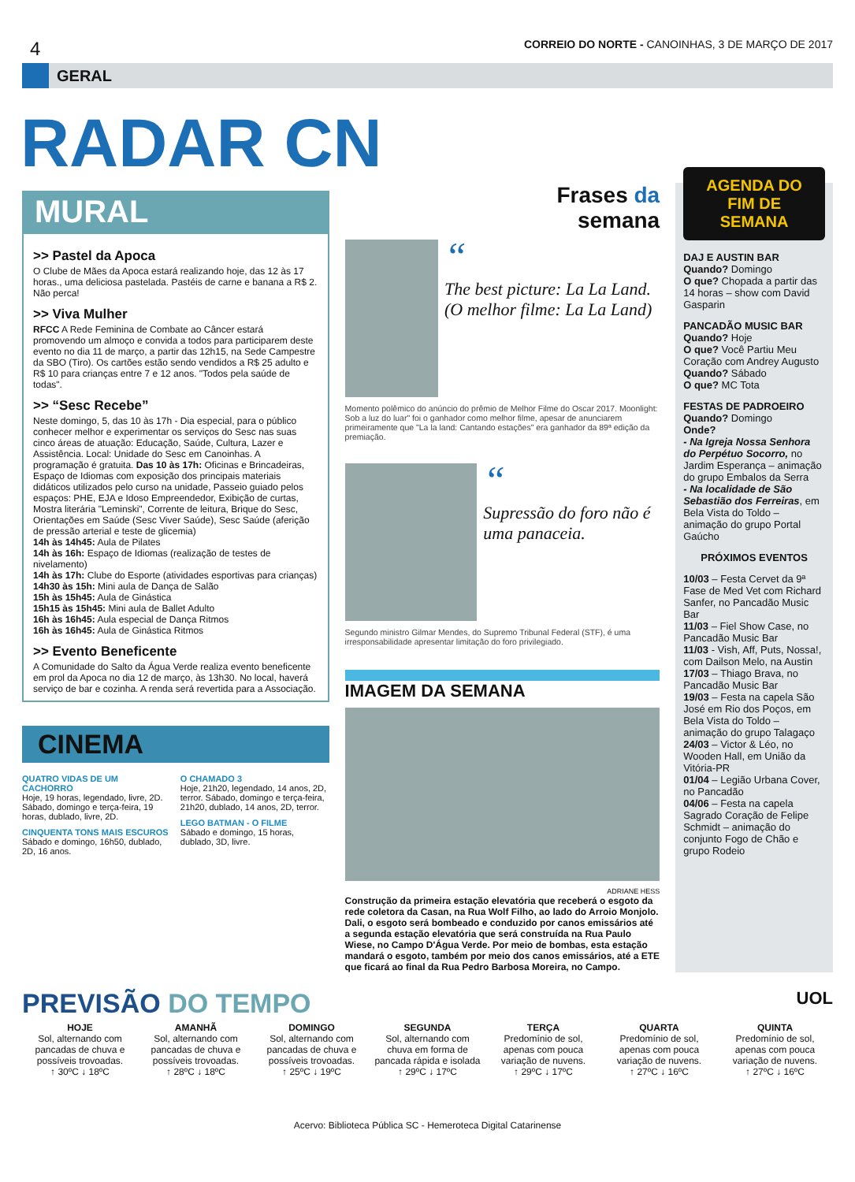4 CORREIO DO NORTE - CANOINHAS, 3 DE MARÇO DE 2017
GERAL
RADAR CN
MURAL
>> Pastel da Apoca
O Clube de Mães da Apoca estará realizando hoje, das 12 às 17 horas., uma deliciosa pastelada. Pastéis de carne e banana a R$ 2. Não perca!
>> Viva Mulher
RFCC A Rede Feminina de Combate ao Câncer estará promovendo um almoço e convida a todos para participarem deste evento no dia 11 de março, a partir das 12h15, na Sede Campestre da SBO (Tiro). Os cartões estão sendo vendidos a R$ 25 adulto e R$ 10 para crianças entre 7 e 12 anos. "Todos pela saúde de todas".
>> “Sesc Recebe”
Neste domingo, 5, das 10 às 17h - Dia especial, para o público conhecer melhor e experimentar os serviços do Sesc nas suas cinco áreas de atuação: Educação, Saúde, Cultura, Lazer e Assistência. Local: Unidade do Sesc em Canoinhas. A programação é gratuita. Das 10 às 17h: Oficinas e Brincadeiras, Espaço de Idiomas com exposição dos principais materiais didáticos utilizados pelo curso na unidade, Passeio guiado pelos espaços: PHE, EJA e Idoso Empreendedor, Exibição de curtas, Mostra literária "Leminski", Corrente de leitura, Brique do Sesc, Orientações em Saúde (Sesc Viver Saúde), Sesc Saúde (aferição de pressão arterial e teste de glicemia)
14h às 14h45: Aula de Pilates
14h às 16h: Espaço de Idiomas (realização de testes de nivelamento)
14h às 17h: Clube do Esporte (atividades esportivas para crianças)
14h30 às 15h: Mini aula de Dança de Salão
15h às 15h45: Aula de Ginástica
15h15 às 15h45: Mini aula de Ballet Adulto
16h às 16h45: Aula especial de Dança Ritmos
16h às 16h45: Aula de Ginástica Ritmos
>> Evento Beneficente
A Comunidade do Salto da Água Verde realiza evento beneficente em prol da Apoca no dia 12 de março, às 13h30. No local, haverá serviço de bar e cozinha. A renda será revertida para a Associação.
CINEMA
QUATRO VIDAS DE UM CACHORRO
Hoje, 19 horas, legendado, livre, 2D. Sábado, domingo e terça-feira, 19 horas, dublado, livre, 2D.
CINQUENTA TONS MAIS ESCUROS
Sábado e domingo, 16h50, dublado, 2D, 16 anos.
O CHAMADO 3
Hoje, 21h20, legendado, 14 anos, 2D, terror. Sábado, domingo e terça-feira, 21h20, dublado, 14 anos, 2D, terror.
LEGO BATMAN - O FILME
Sábado e domingo, 15 horas, dublado, 3D, livre.
Frases da
semana
“
The best picture: La La Land. (O melhor filme: La La Land)
Momento polêmico do anúncio do prêmio de Melhor Filme do Oscar 2017. Moonlight: Sob a luz do luar" foi o ganhador como melhor filme, apesar de anunciarem primeiramente que "La la land: Cantando estações" era ganhador da 89ª edição da premiação.
“
Supressão do foro não é uma panaceia.
Segundo ministro Gilmar Mendes, do Supremo Tribunal Federal (STF), é uma irresponsabilidade apresentar limitação do foro privilegiado.
IMAGEM DA SEMANA
ADRIANE HESS
Construção da primeira estação elevatória que receberá o esgoto da rede coletora da Casan, na Rua Wolf Filho, ao lado do Arroio Monjolo. Dali, o esgoto será bombeado e conduzido por canos emissários até a segunda estação elevatória que será construída na Rua Paulo Wiese, no Campo D'Água Verde. Por meio de bombas, esta estação mandará o esgoto, também por meio dos canos emissários, até a ETE que ficará ao final da Rua Pedro Barbosa Moreira, no Campo.
AGENDA DO
FIM DE SEMANA
DAJ E AUSTIN BAR
Quando? Domingo
O que? Chopada a partir das 14 horas – show com David Gasparin
PANCADÃO MUSIC BAR
Quando? Hoje
O que? Você Partiu Meu Coração com Andrey Augusto
Quando? Sábado
O que? MC Tota
FESTAS DE PADROEIRO
Quando? Domingo
Onde?
- Na Igreja Nossa Senhora do Perpétuo Socorro, no Jardim Esperança – animação do grupo Embalos da Serra
- Na localidade de São Sebastião dos Ferreiras, em Bela Vista do Toldo – animação do grupo Portal Gaúcho
PRÓXIMOS EVENTOS
10/03 – Festa Cervet da 9ª Fase de Med Vet com Richard Sanfer, no Pancadão Music Bar
11/03 – Fiel Show Case, no Pancadão Music Bar
11/03 - Vish, Aff, Puts, Nossa!, com Dailson Melo, na Austin
17/03 – Thiago Brava, no Pancadão Music Bar
19/03 – Festa na capela São José em Rio dos Poços, em Bela Vista do Toldo – animação do grupo Talagaço
24/03 – Victor & Léo, no Wooden Hall, em União da Vitória-PR
01/04 – Legião Urbana Cover, no Pancadão
04/06 – Festa na capela Sagrado Coração de Felipe Schmidt – animação do conjunto Fogo de Chão e grupo Rodeio
PREVISÃO DO TEMPO UOL
HOJE
Sol, alternando com pancadas de chuva e possíveis trovoadas.
↑ 30ºC ↓ 18ºC
AMANHÃ
Sol, alternando com pancadas de chuva e possíveis trovoadas.
↑ 28ºC ↓ 18ºC
DOMINGO
Sol, alternando com pancadas de chuva e possíveis trovoadas.
↑ 25ºC ↓ 19ºC
SEGUNDA
Sol, alternando com chuva em forma de pancada rápida e isolada
↑ 29ºC ↓ 17ºC
TERÇA
Predomínio de sol, apenas com pouca variação de nuvens.
↑ 29ºC ↓ 17ºC
QUARTA
Predomínio de sol, apenas com pouca variação de nuvens.
↑ 27ºC ↓ 16ºC
QUINTA
Predomínio de sol, apenas com pouca variação de nuvens.
↑ 27ºC ↓ 16ºC
Acervo: Biblioteca Pública SC - Hemeroteca Digital Catarinense